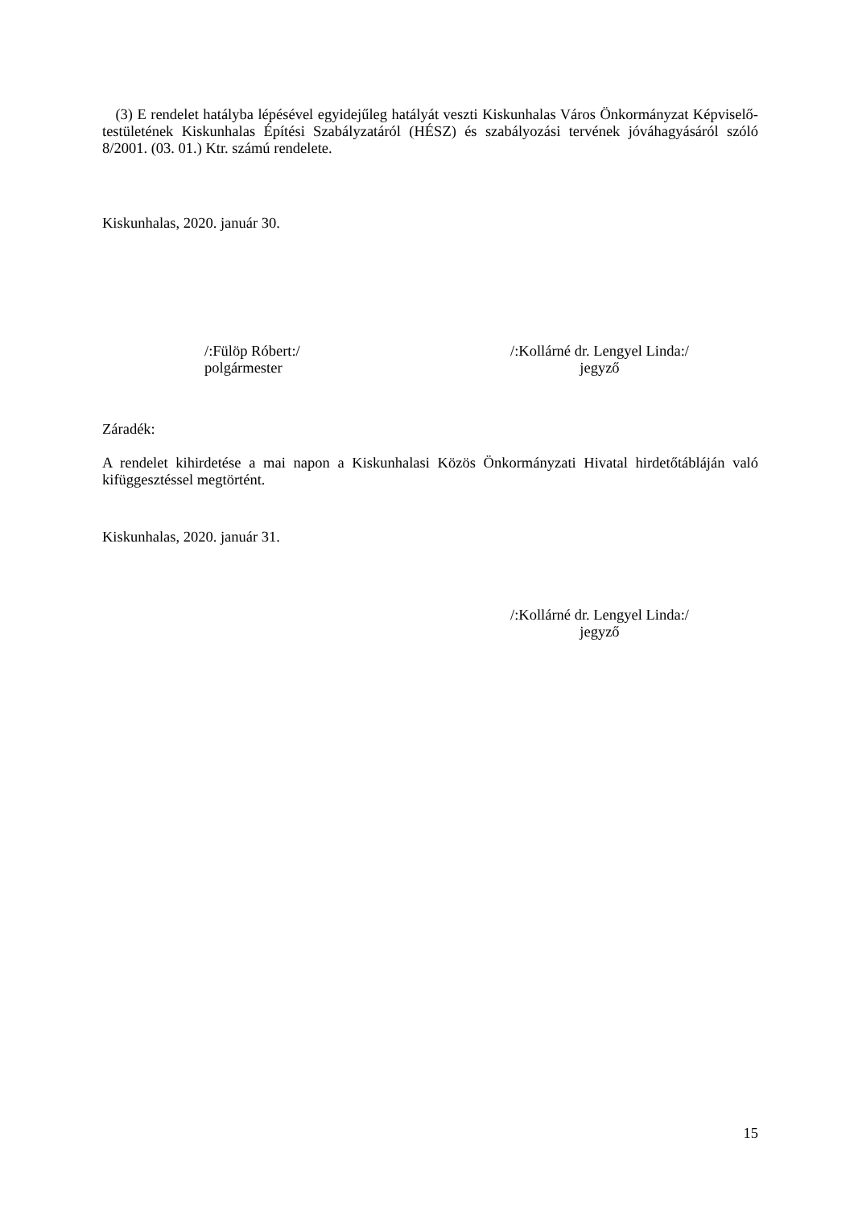(3) E rendelet hatályba lépésével egyidejűleg hatályát veszti Kiskunhalas Város Önkormányzat Képviselő-testületének Kiskunhalas Építési Szabályzatáról (HÉSZ) és szabályozási tervének jóváhagyásáról szóló 8/2001. (03. 01.) Ktr. számú rendelete.
Kiskunhalas, 2020. január 30.
/:Fülöp Róbert:/
polgármester
/:Kollárné dr. Lengyel Linda:/
jegyző
Záradék:
A rendelet kihirdetése a mai napon a Kiskunhalasi Közös Önkormányzati Hivatal hirdetőtábláján való kifüggesztéssel megtörtént.
Kiskunhalas, 2020. január 31.
/:Kollárné dr. Lengyel Linda:/
jegyző
15